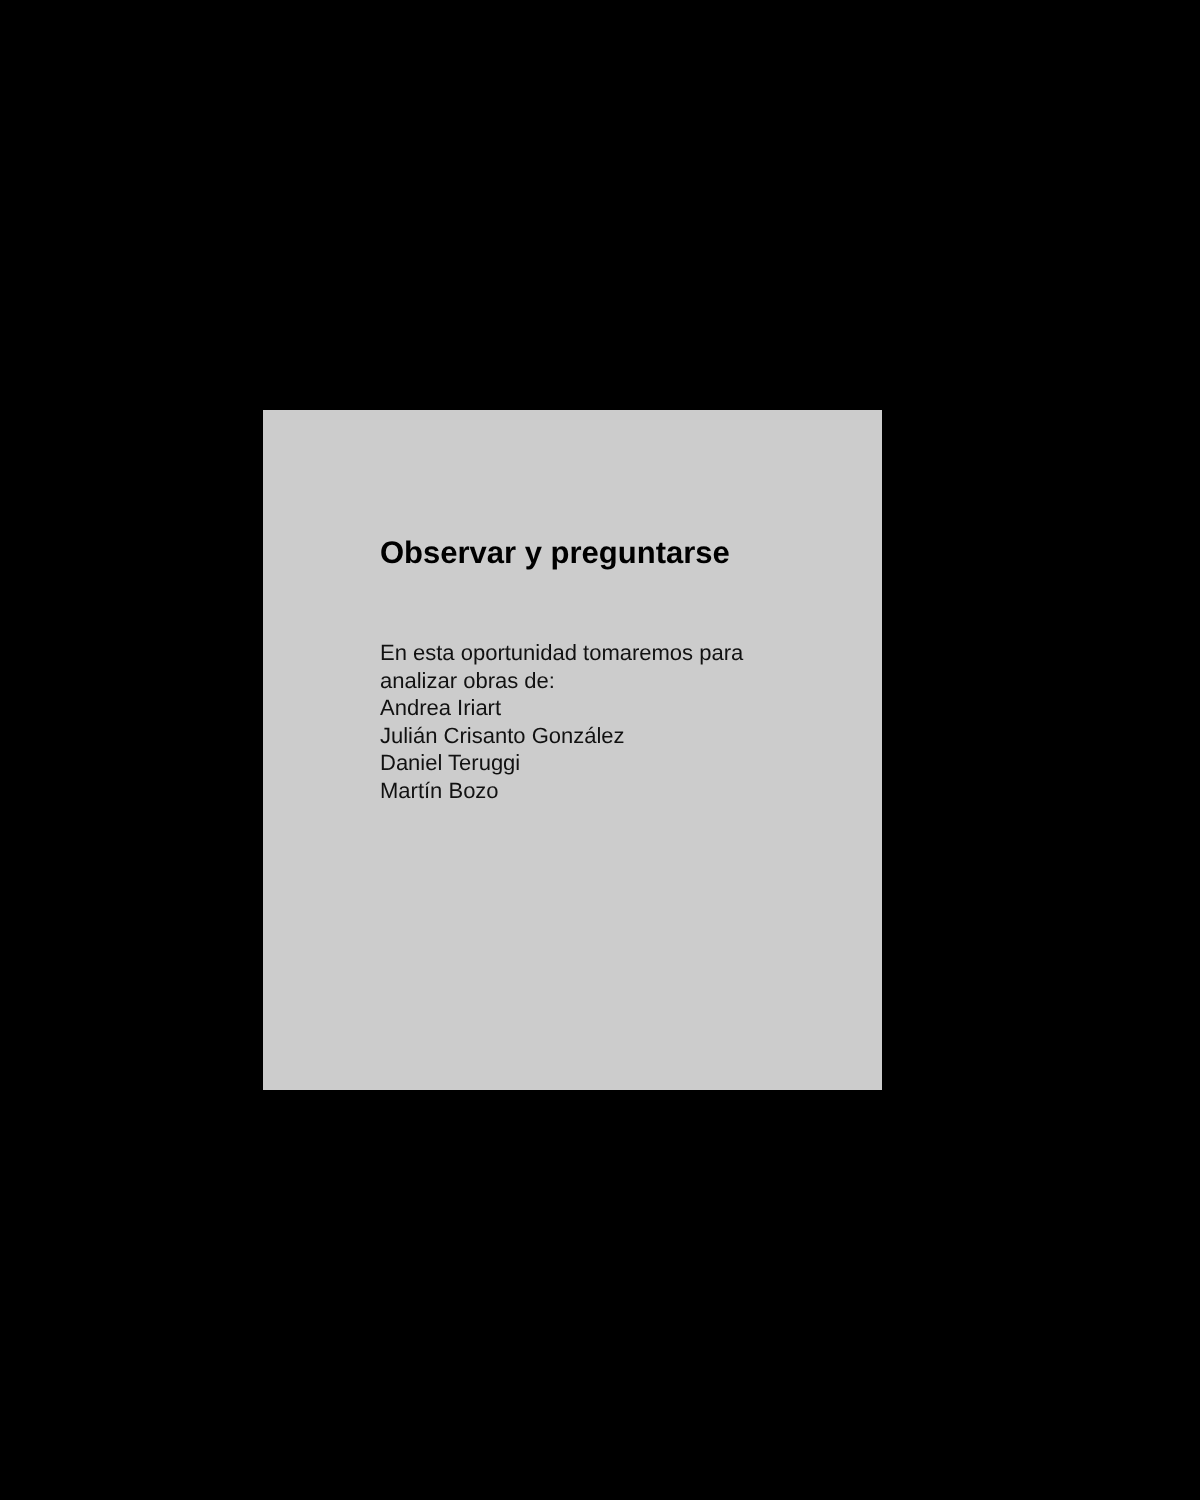Observar y preguntarse
En esta oportunidad tomaremos para
analizar obras de:
Andrea Iriart
Julián Crisanto González
Daniel Teruggi
Martín Bozo